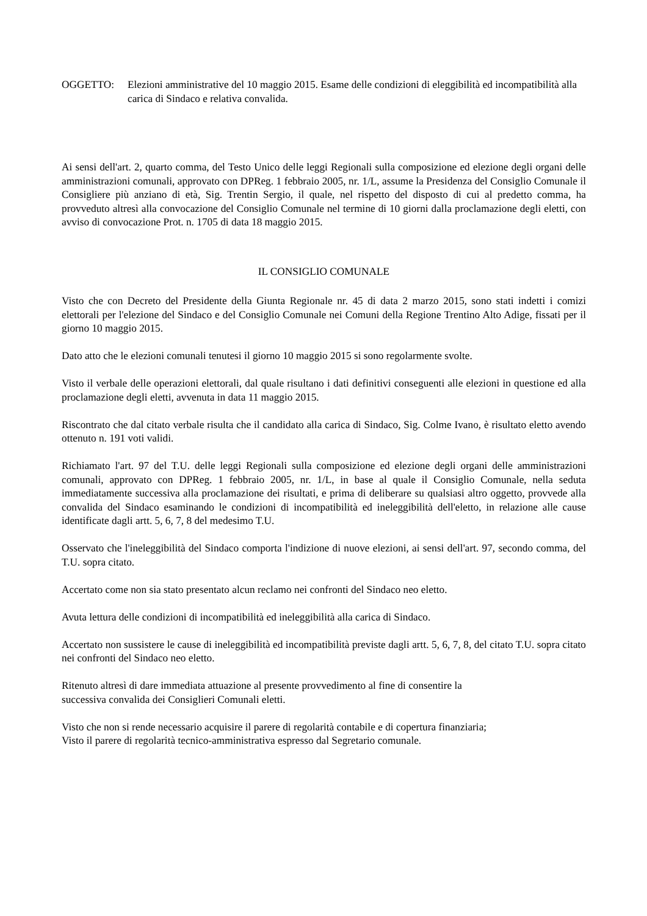OGGETTO: Elezioni amministrative del 10 maggio 2015. Esame delle condizioni di eleggibilità ed incompatibilità alla carica di Sindaco e relativa convalida.
Ai sensi dell'art. 2, quarto comma, del Testo Unico delle leggi Regionali sulla composizione ed elezione degli organi delle amministrazioni comunali, approvato con DPReg. 1 febbraio 2005, nr. 1/L, assume la Presidenza del Consiglio Comunale il Consigliere più anziano di età, Sig. Trentin Sergio, il quale, nel rispetto del disposto di cui al predetto comma, ha provveduto altresì alla convocazione del Consiglio Comunale nel termine di 10 giorni dalla proclamazione degli eletti, con avviso di convocazione Prot. n. 1705 di data 18 maggio 2015.
IL CONSIGLIO COMUNALE
Visto che con Decreto del Presidente della Giunta Regionale nr. 45 di data 2 marzo 2015, sono stati indetti i comizi elettorali per l'elezione del Sindaco e del Consiglio Comunale nei Comuni della Regione Trentino Alto Adige, fissati per il giorno 10 maggio 2015.
Dato atto che le elezioni comunali tenutesi il giorno 10 maggio 2015 si sono regolarmente svolte.
Visto il verbale delle operazioni elettorali, dal quale risultano i dati definitivi conseguenti alle elezioni in questione ed alla proclamazione degli eletti, avvenuta in data 11 maggio 2015.
Riscontrato che dal citato verbale risulta che il candidato alla carica di Sindaco, Sig. Colme Ivano, è risultato eletto avendo ottenuto n. 191 voti validi.
Richiamato l'art. 97 del T.U. delle leggi Regionali sulla composizione ed elezione degli organi delle amministrazioni comunali, approvato con DPReg. 1 febbraio 2005, nr. 1/L, in base al quale il Consiglio Comunale, nella seduta immediatamente successiva alla proclamazione dei risultati, e prima di deliberare su qualsiasi altro oggetto, provvede alla convalida del Sindaco esaminando le condizioni di incompatibilità ed ineleggibilità dell'eletto, in relazione alle cause identificate dagli artt. 5, 6, 7, 8 del medesimo T.U.
Osservato che l'ineleggibilità del Sindaco comporta l'indizione di nuove elezioni, ai sensi dell'art. 97, secondo comma, del T.U. sopra citato.
Accertato come non sia stato presentato alcun reclamo nei confronti del Sindaco neo eletto.
Avuta lettura delle condizioni di incompatibilità ed ineleggibilità alla carica di Sindaco.
Accertato non sussistere le cause di ineleggibilità ed incompatibilità previste dagli artt. 5, 6, 7, 8, del citato T.U. sopra citato nei confronti del Sindaco neo eletto.
Ritenuto altresì di dare immediata attuazione al presente provvedimento al fine di consentire la
successiva convalida dei Consiglieri Comunali eletti.
Visto che non si rende necessario acquisire il parere di regolarità contabile e di copertura finanziaria;
Visto il parere di regolarità tecnico-amministrativa espresso dal Segretario comunale.